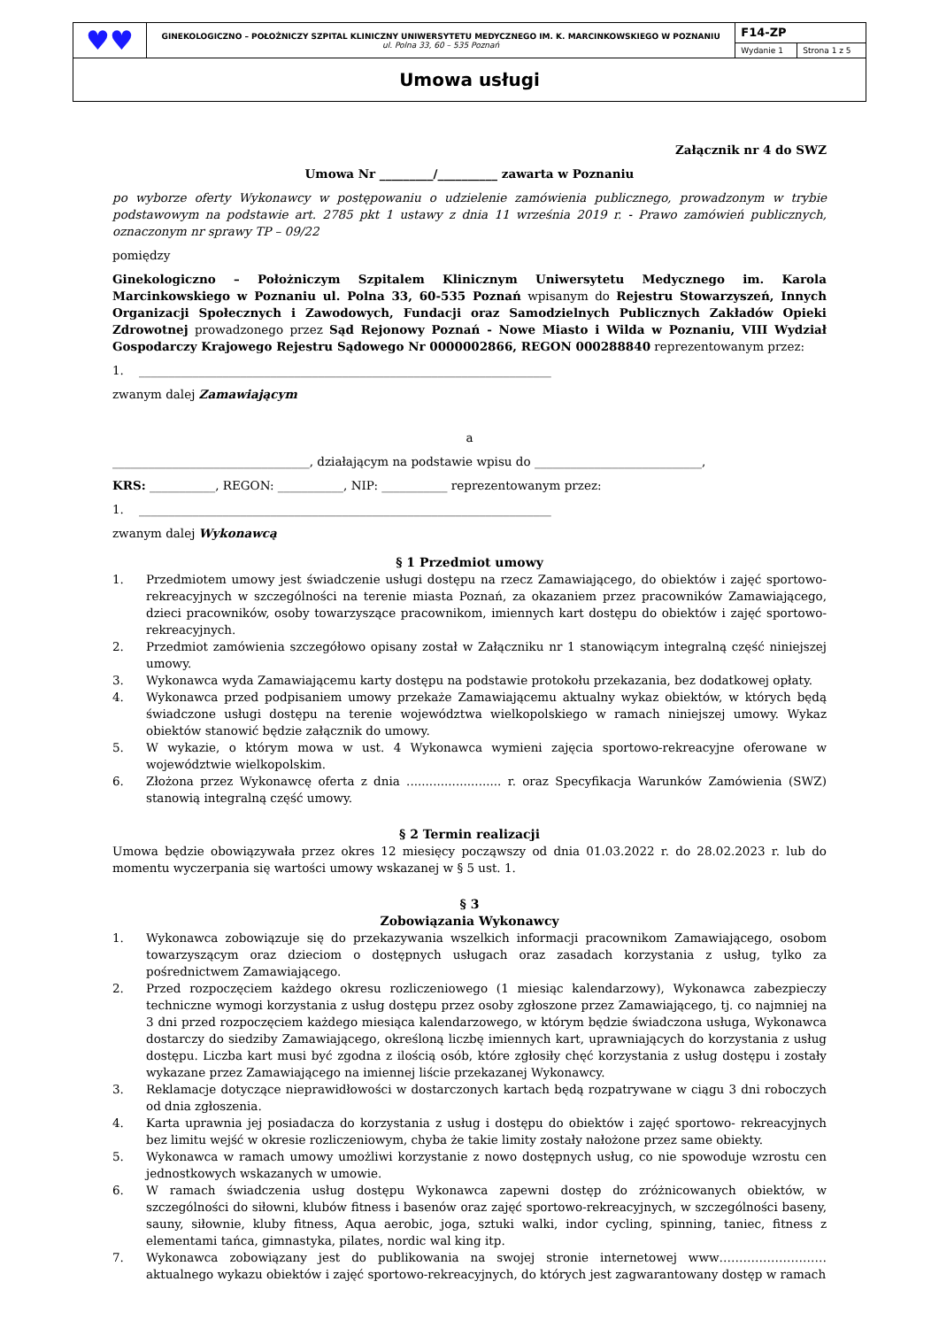| ♥♥ | GINEKOLOGICZNO – POŁOŻNICZY SZPITAL KLINICZNY UNIWERSYTETU MEDYCZNEGO IM. K. MARCINKOWSKIEGO W POZNANIU ul. Polna 33, 60 – 535 Poznań | F14-ZP | |
| | | Wydanie 1 | Strona 1 z 5 |
| Umowa usługi | | | |
Załącznik nr 4 do SWZ
Umowa Nr _________/__________ zawarta w Poznaniu
po wyborze oferty Wykonawcy w postępowaniu o udzielenie zamówienia publicznego, prowadzonym w trybie podstawowym na podstawie art. 2785 pkt 1 ustawy z dnia 11 września 2019 r. - Prawo zamówień publicznych, oznaczonym nr sprawy TP – 09/22
pomiędzy
Ginekologiczno – Położniczym Szpitalem Klinicznym Uniwersytetu Medycznego im. Karola Marcinkowskiego w Poznaniu ul. Polna 33, 60-535 Poznań wpisanym do Rejestru Stowarzyszeń, Innych Organizacji Społecznych i Zawodowych, Fundacji oraz Samodzielnych Publicznych Zakładów Opieki Zdrowotnej prowadzonego przez Sąd Rejonowy Poznań - Nowe Miasto i Wilda w Poznaniu, VIII Wydział Gospodarczy Krajowego Rejestru Sądowego Nr 0000002866, REGON 000288840 reprezentowanym przez:
1. _____________________________________________________________________
zwanym dalej Zamawiającym
a
_________________________________, działającym na podstawie wpisu do ____________________________,
KRS: ___________, REGON: ___________, NIP: ___________ reprezentowanym przez:
1. _____________________________________________________________________
zwanym dalej Wykonawcą
§ 1 Przedmiot umowy
1. Przedmiotem umowy jest świadczenie usługi dostępu na rzecz Zamawiającego, do obiektów i zajęć sportowo-rekreacyjnych w szczególności na terenie miasta Poznań, za okazaniem przez pracowników Zamawiającego, dzieci pracowników, osoby towarzyszące pracownikom, imiennych kart dostępu do obiektów i zajęć sportowo-rekreacyjnych.
2. Przedmiot zamówienia szczegółowo opisany został w Załączniku nr 1 stanowiącym integralną część niniejszej umowy.
3. Wykonawca wyda Zamawiającemu karty dostępu na podstawie protokołu przekazania, bez dodatkowej opłaty.
4. Wykonawca przed podpisaniem umowy przekaże Zamawiającemu aktualny wykaz obiektów, w których będą świadczone usługi dostępu na terenie województwa wielkopolskiego w ramach niniejszej umowy. Wykaz obiektów stanowić będzie załącznik do umowy.
5. W wykazie, o którym mowa w ust. 4 Wykonawca wymieni zajęcia sportowo-rekreacyjne oferowane w województwie wielkopolskim.
6. Złożona przez Wykonawcę oferta z dnia ......................... r. oraz Specyfikacja Warunków Zamówienia (SWZ) stanowią integralną część umowy.
§ 2 Termin realizacji
Umowa będzie obowiązywała przez okres 12 miesięcy począwszy od dnia 01.03.2022 r. do 28.02.2023 r. lub do momentu wyczerpania się wartości umowy wskazanej w § 5 ust. 1.
§ 3
Zobowiązania Wykonawcy
1. Wykonawca zobowiązuje się do przekazywania wszelkich informacji pracownikom Zamawiającego, osobom towarzyszącym oraz dzieciom o dostępnych usługach oraz zasadach korzystania z usług, tylko za pośrednictwem Zamawiającego.
2. Przed rozpoczęciem każdego okresu rozliczeniowego (1 miesiąc kalendarzowy), Wykonawca zabezpieczy techniczne wymogi korzystania z usług dostępu przez osoby zgłoszone przez Zamawiającego, tj. co najmniej na 3 dni przed rozpoczęciem każdego miesiąca kalendarzowego, w którym będzie świadczona usługa, Wykonawca dostarczy do siedziby Zamawiającego, określoną liczbę imiennych kart, uprawniających do korzystania z usług dostępu. Liczba kart musi być zgodna z ilością osób, które zgłosiły chęć korzystania z usług dostępu i zostały wykazane przez Zamawiającego na imiennej liście przekazanej Wykonawcy.
3. Reklamacje dotyczące nieprawidłowości w dostarczonych kartach będą rozpatrywane w ciągu 3 dni roboczych od dnia zgłoszenia.
4. Karta uprawnia jej posiadacza do korzystania z usług i dostępu do obiektów i zajęć sportowo- rekreacyjnych bez limitu wejść w okresie rozliczeniowym, chyba że takie limity zostały nałożone przez same obiekty.
5. Wykonawca w ramach umowy umożliwi korzystanie z nowo dostępnych usług, co nie spowoduje wzrostu cen jednostkowych wskazanych w umowie.
6. W ramach świadczenia usług dostępu Wykonawca zapewni dostęp do zróżnicowanych obiektów, w szczególności do siłowni, klubów fitness i basenów oraz zajęć sportowo-rekreacyjnych, w szczególności baseny, sauny, siłownie, kluby fitness, Aqua aerobic, joga, sztuki walki, indor cycling, spinning, taniec, fitness z elementami tańca, gimnastyka, pilates, nordic wal king itp.
7. Wykonawca zobowiązany jest do publikowania na swojej stronie internetowej www……………………… aktualnego wykazu obiektów i zajęć sportowo-rekreacyjnych, do których jest zagwarantowany dostęp w ramach